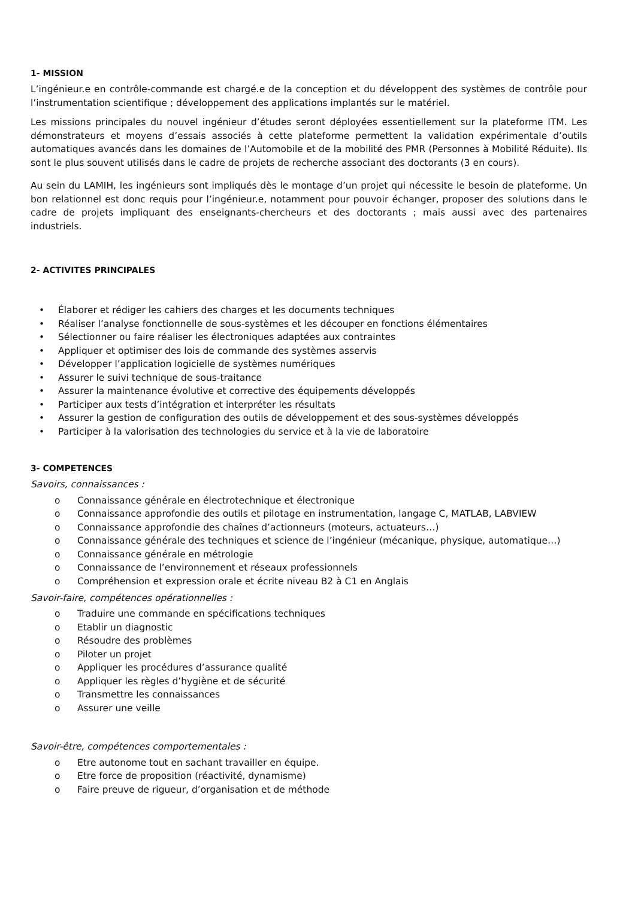1- MISSION
L’ingénieur.e en contrôle-commande est chargé.e de la conception et du développent des systèmes de contrôle pour l’instrumentation scientifique ; développement des applications implantés sur le matériel.
Les missions principales du nouvel ingénieur d’études seront déployées essentiellement sur la plateforme ITM. Les démonstrateurs et moyens d’essais associés à cette plateforme permettent la validation expérimentale d’outils automatiques avancés dans les domaines de l’Automobile et de la mobilité des PMR (Personnes à Mobilité Réduite). Ils sont le plus souvent utilisés dans le cadre de projets de recherche associant des doctorants (3 en cours).
Au sein du LAMIH, les ingénieurs sont impliqués dès le montage d’un projet qui nécessite le besoin de plateforme. Un bon relationnel est donc requis pour l’ingénieur.e, notamment pour pouvoir échanger, proposer des solutions dans le cadre de projets impliquant des enseignants-chercheurs et des doctorants ; mais aussi avec des partenaires industriels.
2- ACTIVITES PRINCIPALES
• Élaborer et rédiger les cahiers des charges et les documents techniques
• Réaliser l’analyse fonctionnelle de sous-systèmes et les découper en fonctions élémentaires
• Sélectionner ou faire réaliser les électroniques adaptées aux contraintes
• Appliquer et optimiser des lois de commande des systèmes asservis
• Développer l’application logicielle de systèmes numériques
• Assurer le suivi technique de sous-traitance
• Assurer la maintenance évolutive et corrective des équipements développés
• Participer aux tests d’intégration et interpréter les résultats
• Assurer la gestion de configuration des outils de développement et des sous-systèmes développés
• Participer à la valorisation des technologies du service et à la vie de laboratoire
3- COMPETENCES
Savoirs, connaissances :
o Connaissance générale en électrotechnique et électronique
o Connaissance approfondie des outils et pilotage en instrumentation, langage C, MATLAB, LABVIEW
o Connaissance approfondie des chaînes d’actionneurs (moteurs, actuateurs…)
o Connaissance générale des techniques et science de l’ingénieur (mécanique, physique, automatique…)
o Connaissance générale en métrologie
o Connaissance de l’environnement et réseaux professionnels
o Compréhension et expression orale et écrite niveau B2 à C1 en Anglais
Savoir-faire, compétences opérationnelles :
o Traduire une commande en spécifications techniques
o Etablir un diagnostic
o Résoudre des problèmes
o Piloter un projet
o Appliquer les procédures d’assurance qualité
o Appliquer les règles d’hygiène et de sécurité
o Transmettre les connaissances
o Assurer une veille
Savoir-être, compétences comportementales :
o Etre autonome tout en sachant travailler en équipe.
o Etre force de proposition (réactivité, dynamisme)
o Faire preuve de rigueur, d’organisation et de méthode